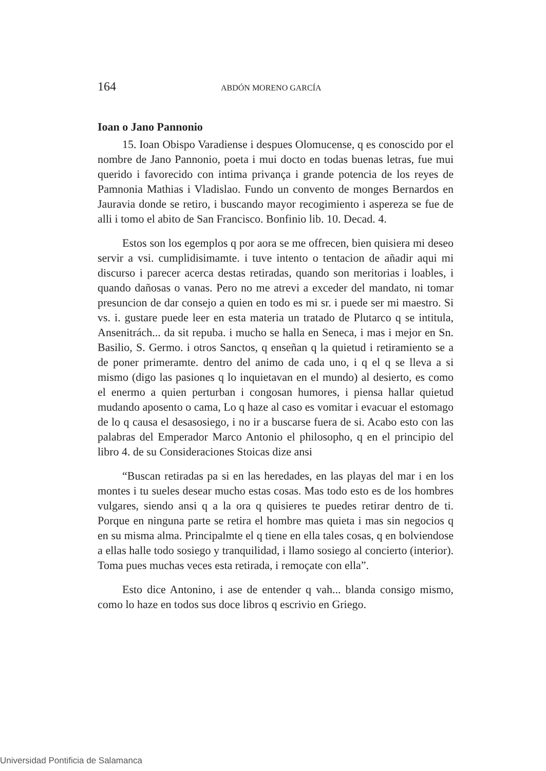164 ABDÓN MORENO GARCÍA
Ioan o Jano Pannonio
15. Ioan Obispo Varadiense i despues Olomucense, q es conoscido por el nombre de Jano Pannonio, poeta i mui docto en todas buenas letras, fue mui querido i favorecido con intima privança i grande potencia de los reyes de Pamnonia Mathias i Vladislao. Fundo un convento de monges Bernardos en Jauravia donde se retiro, i buscando mayor recogimiento i aspereza se fue de alli i tomo el abito de San Francisco. Bonfinio lib. 10. Decad. 4.
Estos son los egemplos q por aora se me offrecen, bien quisiera mi deseo servir a vsi. cumplidisimamte. i tuve intento o tentacion de añadir aqui mi discurso i parecer acerca destas retiradas, quando son meritorias i loables, i quando dañosas o vanas. Pero no me atrevi a exceder del mandato, ni tomar presuncion de dar consejo a quien en todo es mi sr. i puede ser mi maestro. Si vs. i. gustare puede leer en esta materia un tratado de Plutarco q se intitula, Ansenitrách... da sit repuba. i mucho se halla en Seneca, i mas i mejor en Sn. Basilio, S. Germo. i otros Sanctos, q enseñan q la quietud i retiramiento se a de poner primeramte. dentro del animo de cada uno, i q el q se lleva a si mismo (digo las pasiones q lo inquietavan en el mundo) al desierto, es como el enermo a quien perturban i congosan humores, i piensa hallar quietud mudando aposento o cama, Lo q haze al caso es vomitar i evacuar el estomago de lo q causa el desasosiego, i no ir a buscarse fuera de si. Acabo esto con las palabras del Emperador Marco Antonio el philosopho, q en el principio del libro 4. de su Consideraciones Stoicas dize ansi
“Buscan retiradas pa si en las heredades, en las playas del mar i en los montes i tu sueles desear mucho estas cosas. Mas todo esto es de los hombres vulgares, siendo ansi q a la ora q quisieres te puedes retirar dentro de ti. Porque en ninguna parte se retira el hombre mas quieta i mas sin negocios q en su misma alma. Principalmte el q tiene en ella tales cosas, q en bolviendose a ellas halle todo sosiego y tranquilidad, i llamo sosiego al concierto (interior). Toma pues muchas veces esta retirada, i remoçate con ella”.
Esto dice Antonino, i ase de entender q vah... blanda consigo mismo, como lo haze en todos sus doce libros q escrivio en Griego.
Universidad Pontificia de Salamanca